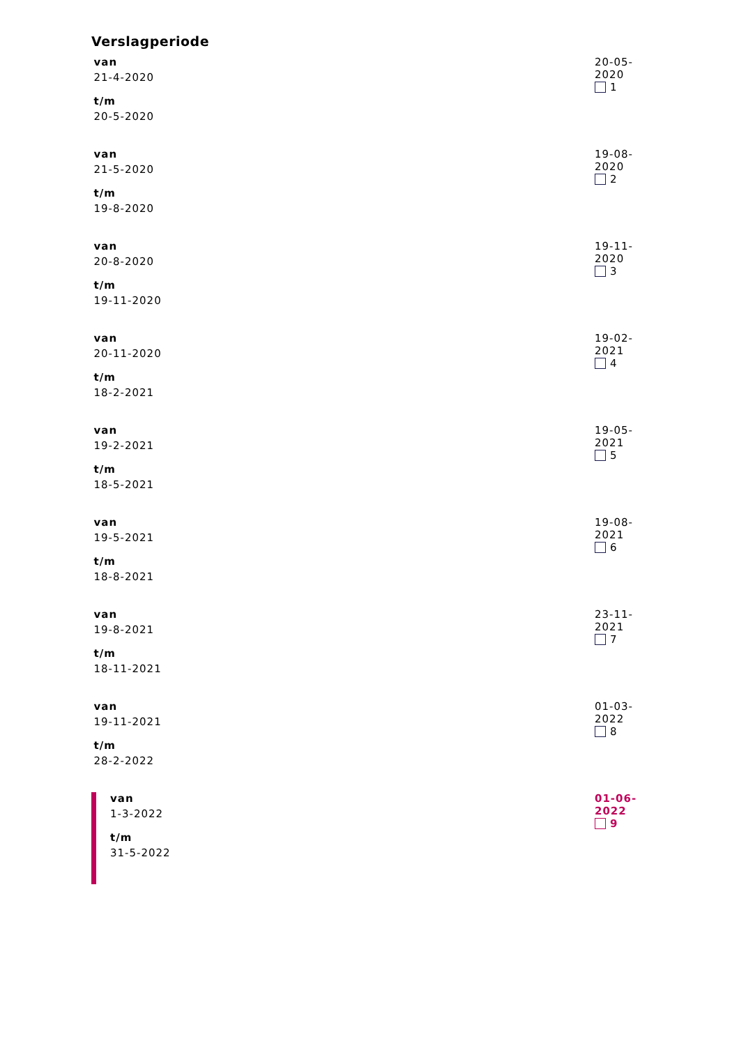Verslagperiode
| van 21-4-2020 t/m 20-5-2020 | 20-05-2020 1 |
| van 21-5-2020 t/m 19-8-2020 | 19-08-2020 2 |
| van 20-8-2020 t/m 19-11-2020 | 19-11-2020 3 |
| van 20-11-2020 t/m 18-2-2021 | 19-02-2021 4 |
| van 19-2-2021 t/m 18-5-2021 | 19-05-2021 5 |
| van 19-5-2021 t/m 18-8-2021 | 19-08-2021 6 |
| van 19-8-2021 t/m 18-11-2021 | 23-11-2021 7 |
| van 19-11-2021 t/m 28-2-2022 | 01-03-2022 8 |
| van 1-3-2022 t/m 31-5-2022 | 01-06-2022 9 |